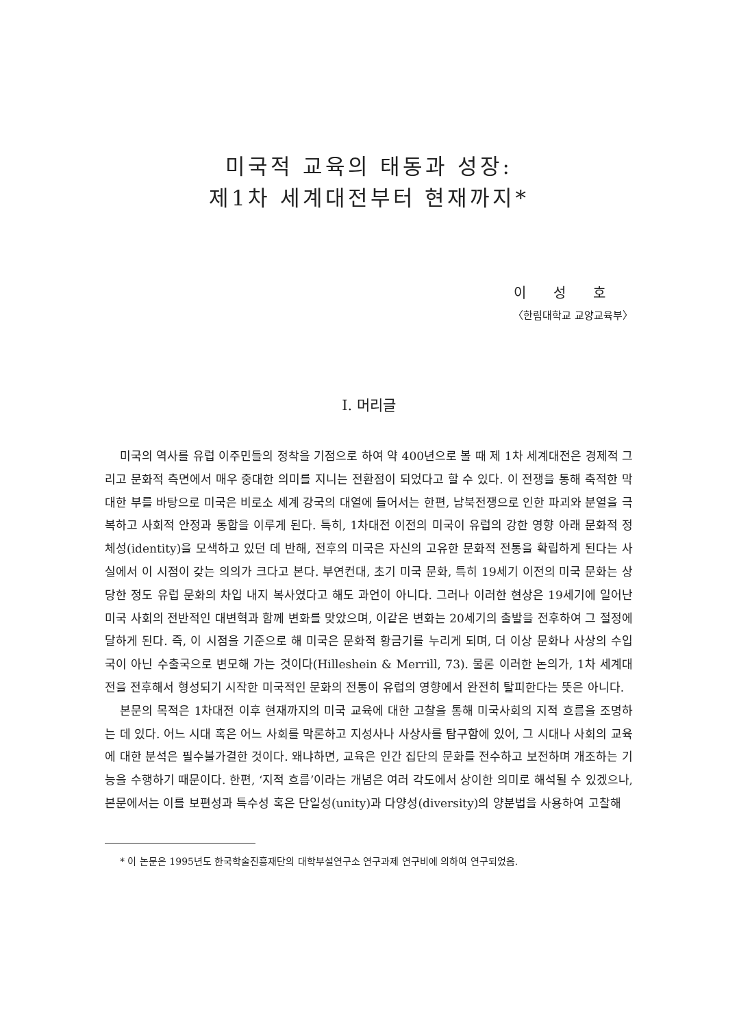미국적 교육의 태동과 성장:
제1차 세계대전부터 현재까지*
이성호
〈한림대학교 교양교육부〉
Ⅰ. 머리글
미국의 역사를 유럽 이주민들의 정착을 기점으로 하여 약 400년으로 볼 때 제 1차 세계대전은 경제적 그리고 문화적 측면에서 매우 중대한 의미를 지니는 전환점이 되었다고 할 수 있다. 이 전쟁을 통해 축적한 막대한 부를 바탕으로 미국은 비로소 세계 강국의 대열에 들어서는 한편, 남북전쟁으로 인한 파괴와 분열을 극복하고 사회적 안정과 통합을 이루게 된다. 특히, 1차대전 이전의 미국이 유럽의 강한 영향 아래 문화적 정체성(identity)을 모색하고 있던 데 반해, 전후의 미국은 자신의 고유한 문화적 전통을 확립하게 된다는 사실에서 이 시점이 갖는 의의가 크다고 본다. 부연컨대, 초기 미국 문화, 특히 19세기 이전의 미국 문화는 상당한 정도 유럽 문화의 차입 내지 복사였다고 해도 과언이 아니다. 그러나 이러한 현상은 19세기에 일어난 미국 사회의 전반적인 대변혁과 함께 변화를 맞았으며, 이같은 변화는 20세기의 출발을 전후하여 그 절정에 달하게 된다. 즉, 이 시점을 기준으로 해 미국은 문화적 황금기를 누리게 되며, 더 이상 문화나 사상의 수입국이 아닌 수출국으로 변모해 가는 것이다(Hilleshein & Merrill, 73). 물론 이러한 논의가, 1차 세계대전을 전후해서 형성되기 시작한 미국적인 문화의 전통이 유럽의 영향에서 완전히 탈피한다는 뜻은 아니다.
본문의 목적은 1차대전 이후 현재까지의 미국 교육에 대한 고찰을 통해 미국사회의 지적 흐름을 조명하는 데 있다. 어느 시대 혹은 어느 사회를 막론하고 지성사나 사상사를 탐구함에 있어, 그 시대나 사회의 교육에 대한 분석은 필수불가결한 것이다. 왜냐하면, 교육은 인간 집단의 문화를 전수하고 보전하며 개조하는 기능을 수행하기 때문이다. 한편, ‘지적 흐름’이라는 개념은 여러 각도에서 상이한 의미로 해석될 수 있겠으나, 본문에서는 이를 보편성과 특수성 혹은 단일성(unity)과 다양성(diversity)의 양분법을 사용하여 고찰해
* 이 논문은 1995년도 한국학술진흥재단의 대학부설연구소 연구과제 연구비에 의하여 연구되었음.